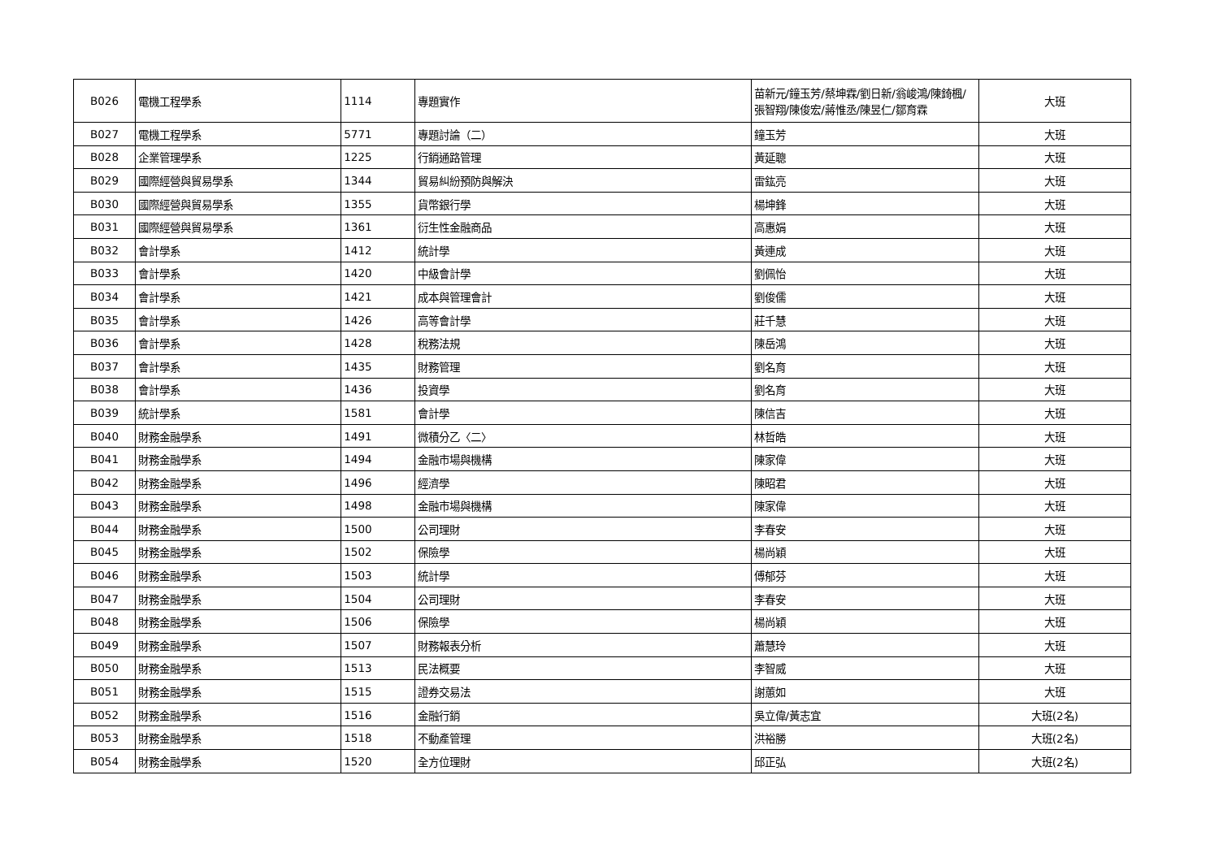| B026 | 電機工程學系 | 1114 | 專題實作 | 苗新元/鐘玉芳/蔡坤霖/劉日新/翁峻鴻/陳錡楓/張智翔/陳俊宏/蔣惟丞/陳昱仁/鄒育霖 | 大班 |
| B027 | 電機工程學系 | 5771 | 專題討論（二） | 鐘玉芳 | 大班 |
| B028 | 企業管理學系 | 1225 | 行銷通路管理 | 黃延聰 | 大班 |
| B029 | 國際經營與貿易學系 | 1344 | 貿易糾紛預防與解決 | 雷鈜亮 | 大班 |
| B030 | 國際經營與貿易學系 | 1355 | 貨幣銀行學 | 楊坤鋒 | 大班 |
| B031 | 國際經營與貿易學系 | 1361 | 衍生性金融商品 | 高惠娟 | 大班 |
| B032 | 會計學系 | 1412 | 統計學 | 黃連成 | 大班 |
| B033 | 會計學系 | 1420 | 中級會計學 | 劉佩怡 | 大班 |
| B034 | 會計學系 | 1421 | 成本與管理會計 | 劉俊儒 | 大班 |
| B035 | 會計學系 | 1426 | 高等會計學 | 莊千慧 | 大班 |
| B036 | 會計學系 | 1428 | 稅務法規 | 陳岳鴻 | 大班 |
| B037 | 會計學系 | 1435 | 財務管理 | 劉名育 | 大班 |
| B038 | 會計學系 | 1436 | 投資學 | 劉名育 | 大班 |
| B039 | 統計學系 | 1581 | 會計學 | 陳信吉 | 大班 |
| B040 | 財務金融學系 | 1491 | 微積分乙〈二〉 | 林哲皓 | 大班 |
| B041 | 財務金融學系 | 1494 | 金融市場與機構 | 陳家偉 | 大班 |
| B042 | 財務金融學系 | 1496 | 經濟學 | 陳昭君 | 大班 |
| B043 | 財務金融學系 | 1498 | 金融市場與機構 | 陳家偉 | 大班 |
| B044 | 財務金融學系 | 1500 | 公司理財 | 李春安 | 大班 |
| B045 | 財務金融學系 | 1502 | 保險學 | 楊尚穎 | 大班 |
| B046 | 財務金融學系 | 1503 | 統計學 | 傅郁芬 | 大班 |
| B047 | 財務金融學系 | 1504 | 公司理財 | 李春安 | 大班 |
| B048 | 財務金融學系 | 1506 | 保險學 | 楊尚穎 | 大班 |
| B049 | 財務金融學系 | 1507 | 財務報表分析 | 蕭慧玲 | 大班 |
| B050 | 財務金融學系 | 1513 | 民法概要 | 李智威 | 大班 |
| B051 | 財務金融學系 | 1515 | 證券交易法 | 謝蕙如 | 大班 |
| B052 | 財務金融學系 | 1516 | 金融行銷 | 吳立偉/黃志宜 | 大班(2名) |
| B053 | 財務金融學系 | 1518 | 不動產管理 | 洪裕勝 | 大班(2名) |
| B054 | 財務金融學系 | 1520 | 全方位理財 | 邱正弘 | 大班(2名) |